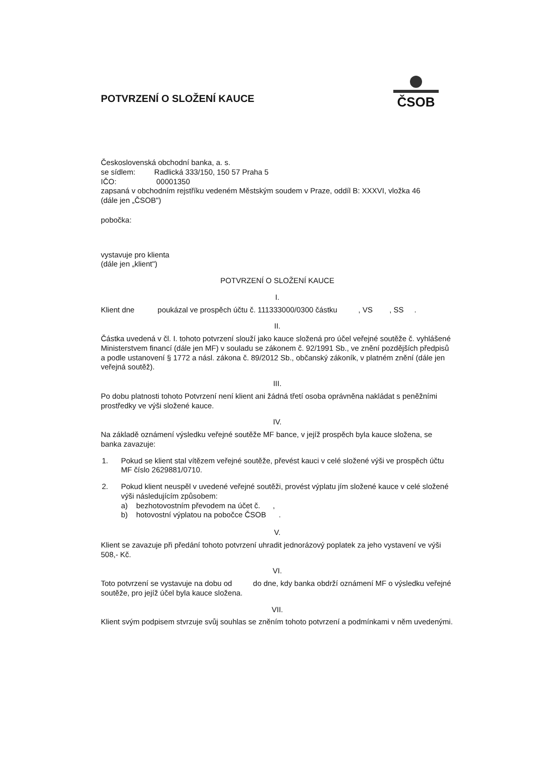ČSOB
POTVRZENÍ O SLOŽENÍ KAUCE
Československá obchodní banka, a. s.
se sídlem: Radlická 333/150, 150 57 Praha 5
IČO: 00001350
zapsaná v obchodním rejstříku vedeném Městským soudem v Praze, oddíl B: XXXVI, vložka 46
(dále jen „ČSOB")
pobočka:
vystavuje pro klienta
(dále jen „klient")
POTVRZENÍ O SLOŽENÍ KAUCE
I.
Klient dne poukázal ve prospěch účtu č. 111333000/0300 částku , VS , SS .
II.
Částka uvedená v čl. I. tohoto potvrzení slouží jako kauce složená pro účel veřejné soutěže č. vyhlášené Ministerstvem financí (dále jen MF) v souladu se zákonem č. 92/1991 Sb., ve znění pozdějších předpisů a podle ustanovení § 1772 a násl. zákona č. 89/2012 Sb., občanský zákoník, v platném znění (dále jen veřejná soutěž).
III.
Po dobu platnosti tohoto Potvrzení není klient ani žádná třetí osoba oprávněna nakládat s peněžními prostředky ve výši složené kauce.
IV.
Na základě oznámení výsledku veřejné soutěže MF bance, v jejíž prospěch byla kauce složena, se banka zavazuje:
| 1. | Pokud se klient stal vítězem veřejné soutěže, převést kauci v celé složené výši ve prospěch účtu MF číslo 2629881/0710. |
| 2. | Pokud klient neuspěl v uvedené veřejné soutěži, provést výplatu jím složené kauce v celé složené výši následujícím způsobem: a) bezhotovostním převodem na účet č. , b) hotovostní výplatou na pobočce ČSOB . |
V.
Klient se zavazuje při předání tohoto potvrzení uhradit jednorázový poplatek za jeho vystavení ve výši 508,- Kč.
VI.
Toto potvrzení se vystavuje na dobu od do dne, kdy banka obdrží oznámení MF o výsledku veřejné soutěže, pro jejíž účel byla kauce složena.
VII.
Klient svým podpisem stvrzuje svůj souhlas se zněním tohoto potvrzení a podmínkami v něm uvedenými.